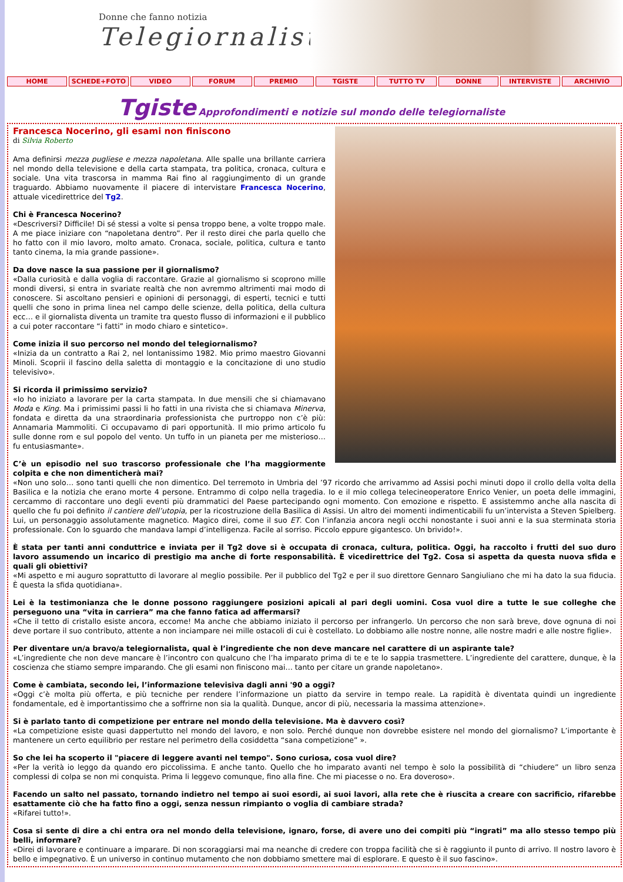Donne che fanno notizia
Telegiornaliste
HOME SCHEDE+FOTO VIDEO FORUM PREMIO TGISTE TUTTO TV DONNE INTERVISTE ARCHIVIO
Tgiste Approfondimenti e notizie sul mondo delle telegiornaliste
Francesca Nocerino, gli esami non finiscono
di Silvia Roberto
Ama definirsi mezza pugliese e mezza napoletana. Alle spalle una brillante carriera nel mondo della televisione e della carta stampata, tra politica, cronaca, cultura e sociale. Una vita trascorsa in mamma Rai fino al raggiungimento di un grande traguardo. Abbiamo nuovamente il piacere di intervistare Francesca Nocerino, attuale vicedirettrice del Tg2.
Chi è Francesca Nocerino?
«Descriversi? Difficile! Di sé stessi a volte si pensa troppo bene, a volte troppo male. A me piace iniziare con “napoletana dentro”. Per il resto direi che parla quello che ho fatto con il mio lavoro, molto amato. Cronaca, sociale, politica, cultura e tanto tanto cinema, la mia grande passione».
Da dove nasce la sua passione per il giornalismo?
«Dalla curiosità e dalla voglia di raccontare. Grazie al giornalismo si scoprono mille mondi diversi, si entra in svariate realtà che non avremmo altrimenti mai modo di conoscere. Si ascoltano pensieri e opinioni di personaggi, di esperti, tecnici e tutti quelli che sono in prima linea nel campo delle scienze, della politica, della cultura ecc… e il giornalista diventa un tramite tra questo flusso di informazioni e il pubblico a cui poter raccontare “i fatti” in modo chiaro e sintetico».
Come inizia il suo percorso nel mondo del telegiornalismo?
«Inizia da un contratto a Rai 2, nel lontanissimo 1982. Mio primo maestro Giovanni Minoli. Scoprii il fascino della saletta di montaggio e la concitazione di uno studio televisivo».
Si ricorda il primissimo servizio?
«Io ho iniziato a lavorare per la carta stampata. In due mensili che si chiamavano Moda e King. Ma i primissimi passi li ho fatti in una rivista che si chiamava Minerva, fondata e diretta da una straordinaria professionista che purtroppo non c’è più: Annamaria Mammoliti. Ci occupavamo di pari opportunità. Il mio primo articolo fu sulle donne rom e sul popolo del vento. Un tuffo in un pianeta per me misterioso… fu entusiasmante».
C’è un episodio nel suo trascorso professionale che l’ha maggiormente colpita e che non dimenticherà mai?
«Non uno solo… sono tanti quelli che non dimentico. Del terremoto in Umbria del ’97 ricordo che arrivammo ad Assisi pochi minuti dopo il crollo della volta della Basilica e la notizia che erano morte 4 persone. Entrammo di colpo nella tragedia. Io e il mio collega telecineoperatore Enrico Venier, un poeta delle immagini, cercammo di raccontare uno degli eventi più drammatici del Paese partecipando ogni momento. Con emozione e rispetto. E assistemmo anche alla nascita di quello che fu poi definito il cantiere dell’utopia, per la ricostruzione della Basilica di Assisi. Un altro dei momenti indimenticabili fu un’intervista a Steven Spielberg. Lui, un personaggio assolutamente magnetico. Magico direi, come il suo ET. Con l’infanzia ancora negli occhi nonostante i suoi anni e la sua sterminata storia professionale. Con lo sguardo che mandava lampi d’intelligenza. Facile al sorriso. Piccolo eppure gigantesco. Un brivido!».
È stata per tanti anni conduttrice e inviata per il Tg2 dove si è occupata di cronaca, cultura, politica. Oggi, ha raccolto i frutti del suo duro lavoro assumendo un incarico di prestigio ma anche di forte responsabilità. È vicedirettrice del Tg2. Cosa si aspetta da questa nuova sfida e quali gli obiettivi?
«Mi aspetto e mi auguro soprattutto di lavorare al meglio possibile. Per il pubblico del Tg2 e per il suo direttore Gennaro Sangiuliano che mi ha dato la sua fiducia. È questa la sfida quotidiana».
Lei è la testimonianza che le donne possono raggiungere posizioni apicali al pari degli uomini. Cosa vuol dire a tutte le sue colleghe che perseguono una “vita in carriera” ma che fanno fatica ad affermarsi?
«Che il tetto di cristallo esiste ancora, eccome! Ma anche che abbiamo iniziato il percorso per infrangerlo. Un percorso che non sarà breve, dove ognuna di noi deve portare il suo contributo, attente a non inciampare nei mille ostacoli di cui è costellato. Lo dobbiamo alle nostre nonne, alle nostre madri e alle nostre figlie».
Per diventare un/a bravo/a telegiornalista, qual è l’ingrediente che non deve mancare nel carattere di un aspirante tale?
«L’ingrediente che non deve mancare è l’incontro con qualcuno che l’ha imparato prima di te e te lo sappia trasmettere. L’ingrediente del carattere, dunque, è la coscienza che stiamo sempre imparando. Che gli esami non finiscono mai… tanto per citare un grande napoletano».
Come è cambiata, secondo lei, l’informazione televisiva dagli anni '90 a oggi?
«Oggi c’è molta più offerta, e più tecniche per rendere l’informazione un piatto da servire in tempo reale. La rapidità è diventata quindi un ingrediente fondamentale, ed è importantissimo che a soffrirne non sia la qualità. Dunque, ancor di più, necessaria la massima attenzione».
Si è parlato tanto di competizione per entrare nel mondo della televisione. Ma è davvero così?
«La competizione esiste quasi dappertutto nel mondo del lavoro, e non solo. Perché dunque non dovrebbe esistere nel mondo del giornalismo? L’importante è mantenere un certo equilibrio per restare nel perimetro della cosiddetta “sana competizione” ».
So che lei ha scoperto il "piacere di leggere avanti nel tempo". Sono curiosa, cosa vuol dire?
«Per la verità io leggo da quando ero piccolissima. E anche tanto. Quello che ho imparato avanti nel tempo è solo la possibilità di “chiudere” un libro senza complessi di colpa se non mi conquista. Prima li leggevo comunque, fino alla fine. Che mi piacesse o no. Era doveroso».
Facendo un salto nel passato, tornando indietro nel tempo ai suoi esordi, ai suoi lavori, alla rete che è riuscita a creare con sacrificio, rifarebbe esattamente ciò che ha fatto fino a oggi, senza nessun rimpianto o voglia di cambiare strada?
«Rifarei tutto!».
Cosa si sente di dire a chi entra ora nel mondo della televisione, ignaro, forse, di avere uno dei compiti più “ingrati” ma allo stesso tempo più belli, informare?
«Direi di lavorare e continuare a imparare. Di non scoraggiarsi mai ma neanche di credere con troppa facilità che si è raggiunto il punto di arrivo. Il nostro lavoro è bello e impegnativo. È un universo in continuo mutamento che non dobbiamo smettere mai di esplorare. E questo è il suo fascino».